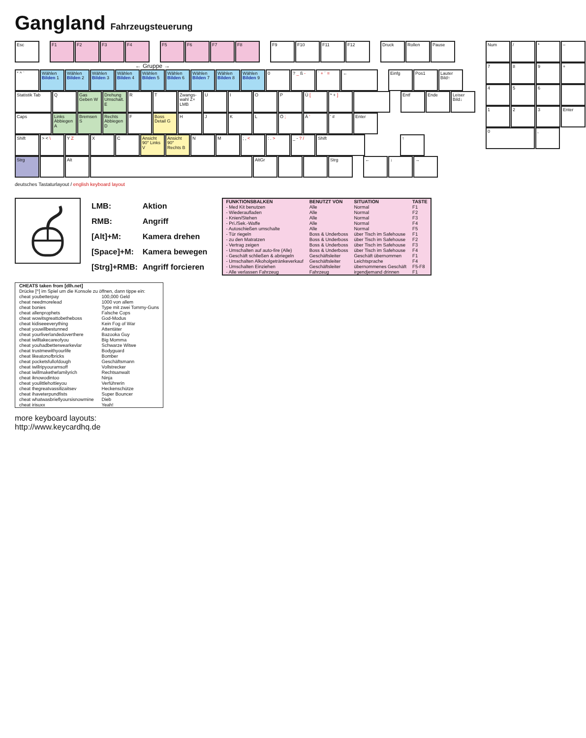Gangland
Fahrzeugsteuerung
Esc F1 F2 F3 F4 F5 F6 F7 F8 F9 F10 F11 F12 Druck Rollen Pause
← Gruppe →
° ^ ` Wählen Bilden 1
Wählen Bilden 2
Wählen Bilden 3
Wählen Bilden 4
Wählen Bilden 5
Wählen Bilden 6
Wählen Bilden 7
Wählen Bilden 8
Wählen Bilden 9
0 ? _ ß - ` + ´ = ← Einfg Pos1 Lauter Bild↑
Statistik Tab Q Gas Geben W
Drehung Umschalt. E
R T Zwangs-wahl Z+ LMB
U I O P Ü [ * + ] Entf Ende Leiser Bild↓
Caps Links Abbiegen A
Bremsen S Rechts Abbiegen D
F Boss Detail G
H J K L Ö ; Ä ' ' # Enter
Shift > < \ Y Z X C Ansicht 90° Links V
Ansicht 90° Rechts B
N M ; , < : . > _ - ? / Shift ↑
Strg Alt AltGr Strg ← ↓ →
deutsches Tastaturlayout / english keyboard layout
Num / * –
7 8 9 +
4 5 6
1 2 3 Enter
0 ,
| LMB: | Aktion |
| RMB: | Angriff |
| [Alt]+M: | Kamera drehen |
| [Space]+M: | Kamera bewegen |
| [Strg]+RMB: | Angriff forcieren |
| FUNKTIONSBALKEN | BENUTZT VON | SITUATION | TASTE |
| --- | --- | --- | --- |
| - Med Kit benutzen | Alle | Normal | F1 |
| - Wiederaufladen | Alle | Normal | F2 |
| - Knien/Stehen | Alle | Normal | F3 |
| - Pri./Sek.-Waffe | Alle | Normal | F4 |
| - Autoschießen umschalte | Alle | Normal | F5 |
| - Tür riegeln | Boss & Underboss | über Tisch im Safehouse | F1 |
| - zu den Matratzen | Boss & Underboss | über Tisch im Safehouse | F2 |
| - Vertrag zeigen | Boss & Underboss | über Tisch im Safehouse | F3 |
| - Umschalten auf auto-fire (Alle) | Boss & Underboss | über Tisch im Safehouse | F4 |
| - Geschäft schließen & abriegeln | Geschäftsleiter | Geschäft übernommen | F1 |
| - Umschalten Alkoholgetränkeverkauf | Geschäftsleiter | Leichtsprache | F4 |
| - Umschalten Einziehen | Geschäftsleiter | übernommenes Geschäft | F5-F8 |
| - Alle verlassen Fahrzeug | Fahrzeug | irgendjemand drinnen | F1 |
| CHEATS taken from [dlh.net] | |
| --- | --- |
| Drücke [^] im Spiel um die Konsole zu öffnen, dann tippe ein: | |
| cheat youbetterpay | 100,000 Geld |
| cheat needmorelead | 1000 von allem |
| cheat bonies | Type mit zwei Tommy-Guns |
| cheat allenprophets | Falsche Cops |
| cheat wowitsgreattobetheboss | God-Modus |
| cheat kidiseeeverything | Kein Fog of War |
| cheat youwillbestunned | Attentäter |
| cheat yourliverlandedoverthere | Bazooka Guy |
| cheat iwilltakecareofyou | Big Momma |
| cheat youhadbetterwearkevlar | Schwarze Witwe |
| cheat trustmewithyourlife | Bodyguard |
| cheat likeatonofbricks | Bomber |
| cheat pocketsfullofdough | Geschäftsmann |
| cheat iwillripyouramsoff | Vollstrecker |
| cheat iwillmakethefamilyrich | Rechtsanwalt |
| cheat iknowodintoo | Ninja |
| cheat youlittlehottieyou | Verführerin |
| cheat thegreatvassilizaitsev | Heckenschütze |
| cheat ihaveterpundfists | Super Bouncer |
| cheat whatwasbrieflyoursisnowmine | Dieb |
| cheat irisuxx | Yeah! |
more keyboard layouts:
http://www.keycardhq.de